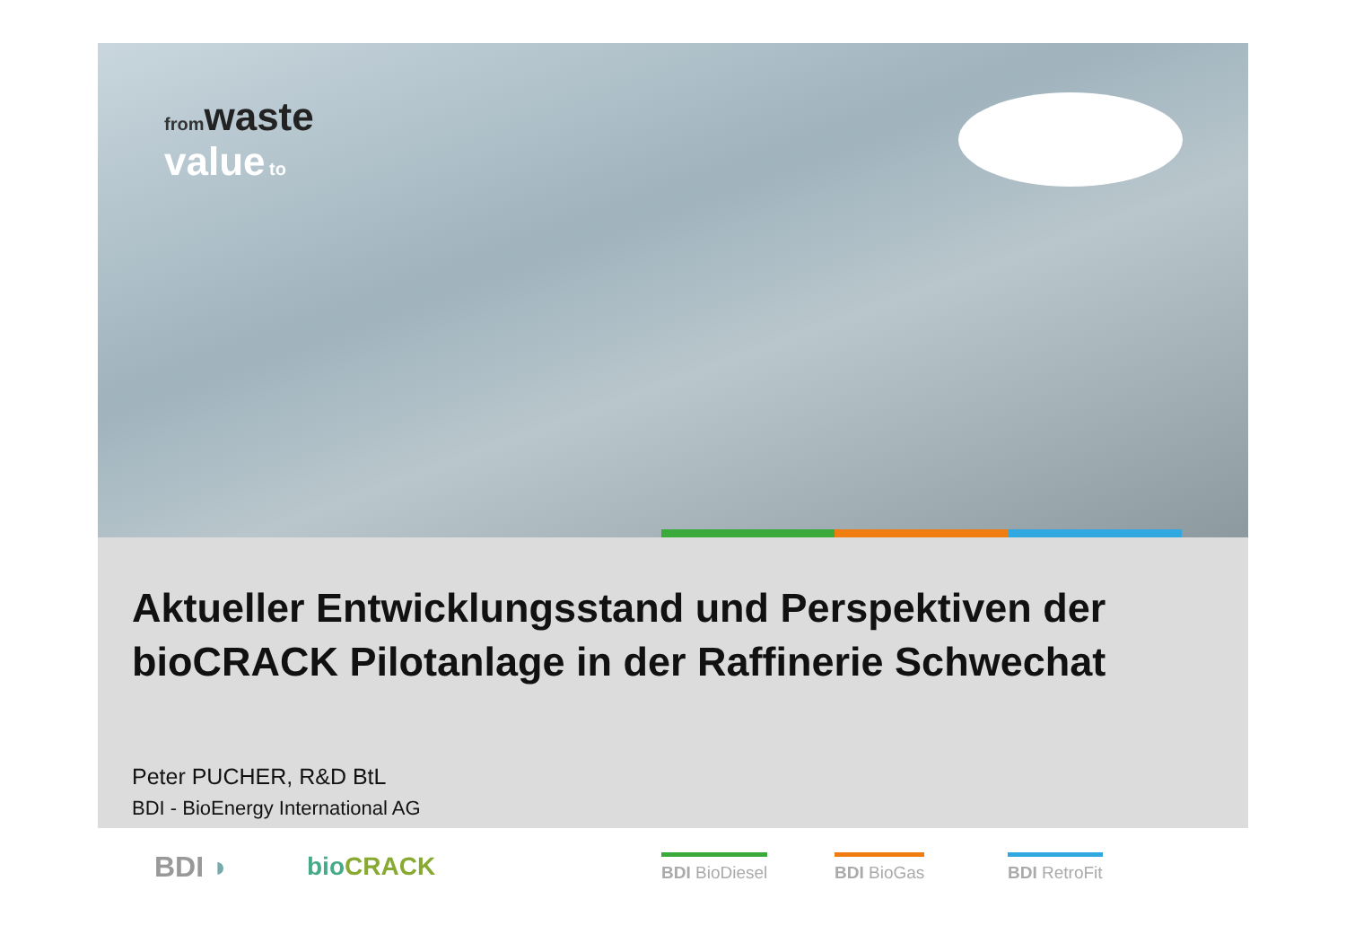from waste
value to
Aktueller Entwicklungsstand und Perspektiven der
bioCRACK Pilotanlage in der Raffinerie Schwechat
Peter PUCHER, R&D BtL
BDI - BioEnergy International AG
BDI ◗ bio CRACK BDI BioDiesel BDI BioGas BDI RetroFit